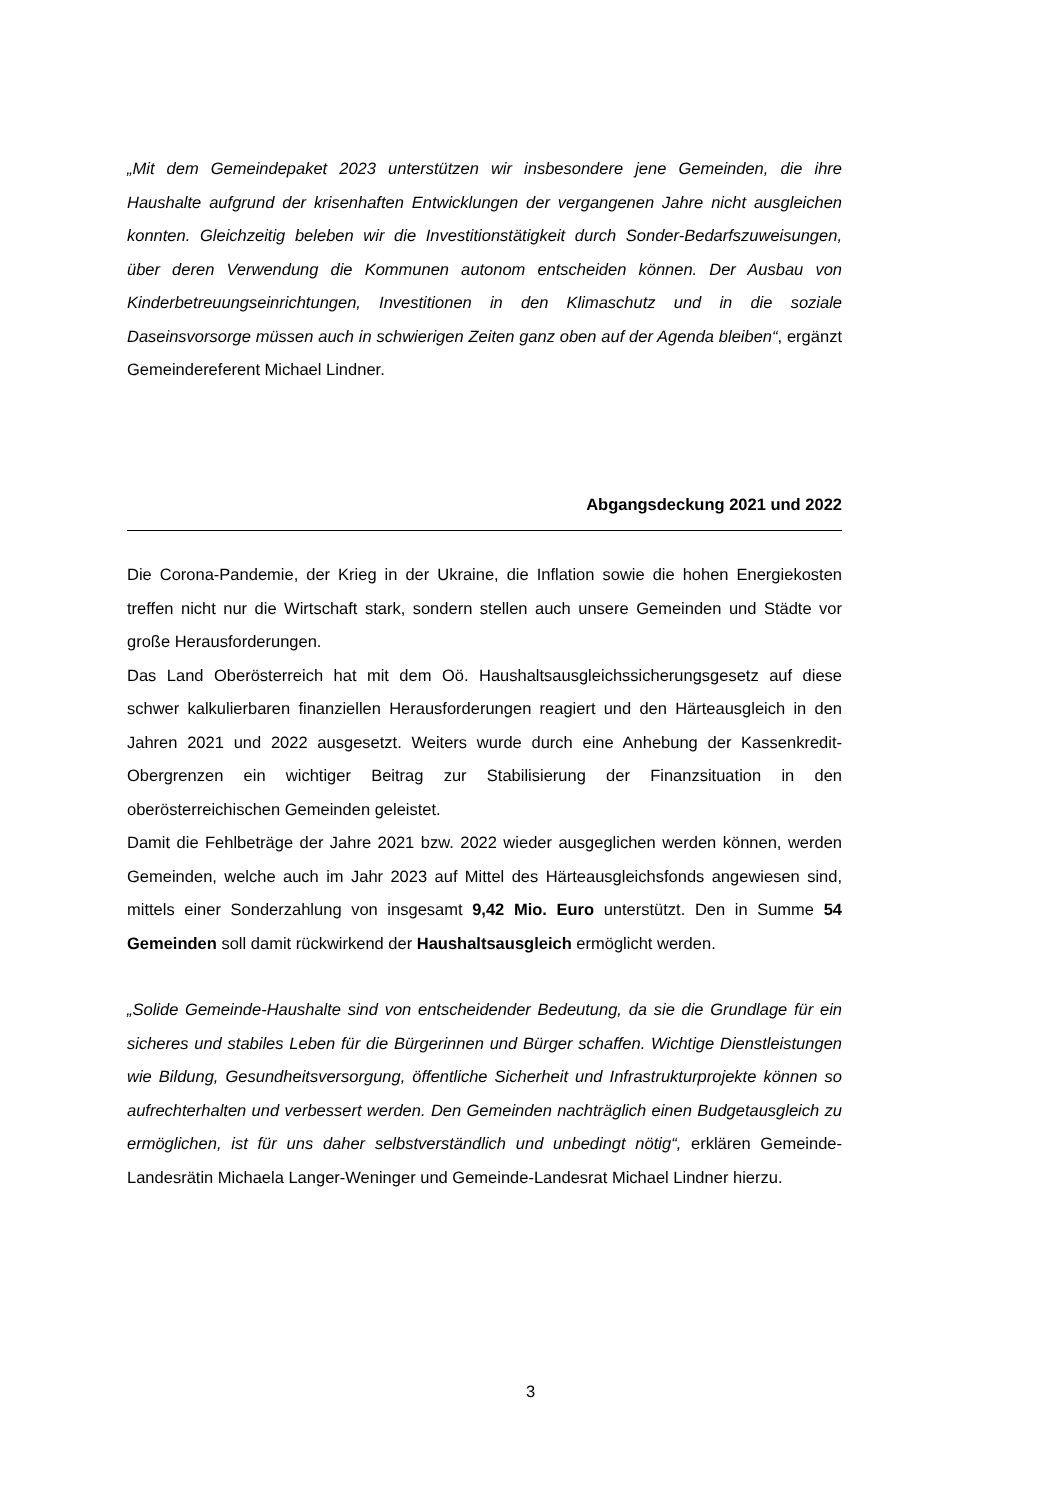„Mit dem Gemeindepaket 2023 unterstützen wir insbesondere jene Gemeinden, die ihre Haushalte aufgrund der krisenhaften Entwicklungen der vergangenen Jahre nicht ausgleichen konnten. Gleichzeitig beleben wir die Investitionstätigkeit durch Sonder-Bedarfszuweisungen, über deren Verwendung die Kommunen autonom entscheiden können. Der Ausbau von Kinderbetreuungseinrichtungen, Investitionen in den Klimaschutz und in die soziale Daseinsvorsorge müssen auch in schwierigen Zeiten ganz oben auf der Agenda bleiben“, ergänzt Gemeindereferent Michael Lindner.
Abgangsdeckung 2021 und 2022
Die Corona-Pandemie, der Krieg in der Ukraine, die Inflation sowie die hohen Energiekosten treffen nicht nur die Wirtschaft stark, sondern stellen auch unsere Gemeinden und Städte vor große Herausforderungen.
Das Land Oberösterreich hat mit dem Oö. Haushaltsausgleichssicherungsgesetz auf diese schwer kalkulierbaren finanziellen Herausforderungen reagiert und den Härteausgleich in den Jahren 2021 und 2022 ausgesetzt. Weiters wurde durch eine Anhebung der Kassenkredit-Obergrenzen ein wichtiger Beitrag zur Stabilisierung der Finanzsituation in den oberösterreichischen Gemeinden geleistet.
Damit die Fehlbeträge der Jahre 2021 bzw. 2022 wieder ausgeglichen werden können, werden Gemeinden, welche auch im Jahr 2023 auf Mittel des Härteausgleichsfonds angewiesen sind, mittels einer Sonderzahlung von insgesamt 9,42 Mio. Euro unterstützt. Den in Summe 54 Gemeinden soll damit rückwirkend der Haushaltsausgleich ermöglicht werden.
„Solide Gemeinde-Haushalte sind von entscheidender Bedeutung, da sie die Grundlage für ein sicheres und stabiles Leben für die Bürgerinnen und Bürger schaffen. Wichtige Dienstleistungen wie Bildung, Gesundheitsversorgung, öffentliche Sicherheit und Infrastrukturprojekte können so aufrechterhalten und verbessert werden. Den Gemeinden nachträglich einen Budgetausgleich zu ermöglichen, ist für uns daher selbstverständlich und unbedingt nötig“, erklären Gemeinde-Landesrätin Michaela Langer-Weninger und Gemeinde-Landesrat Michael Lindner hierzu.
3